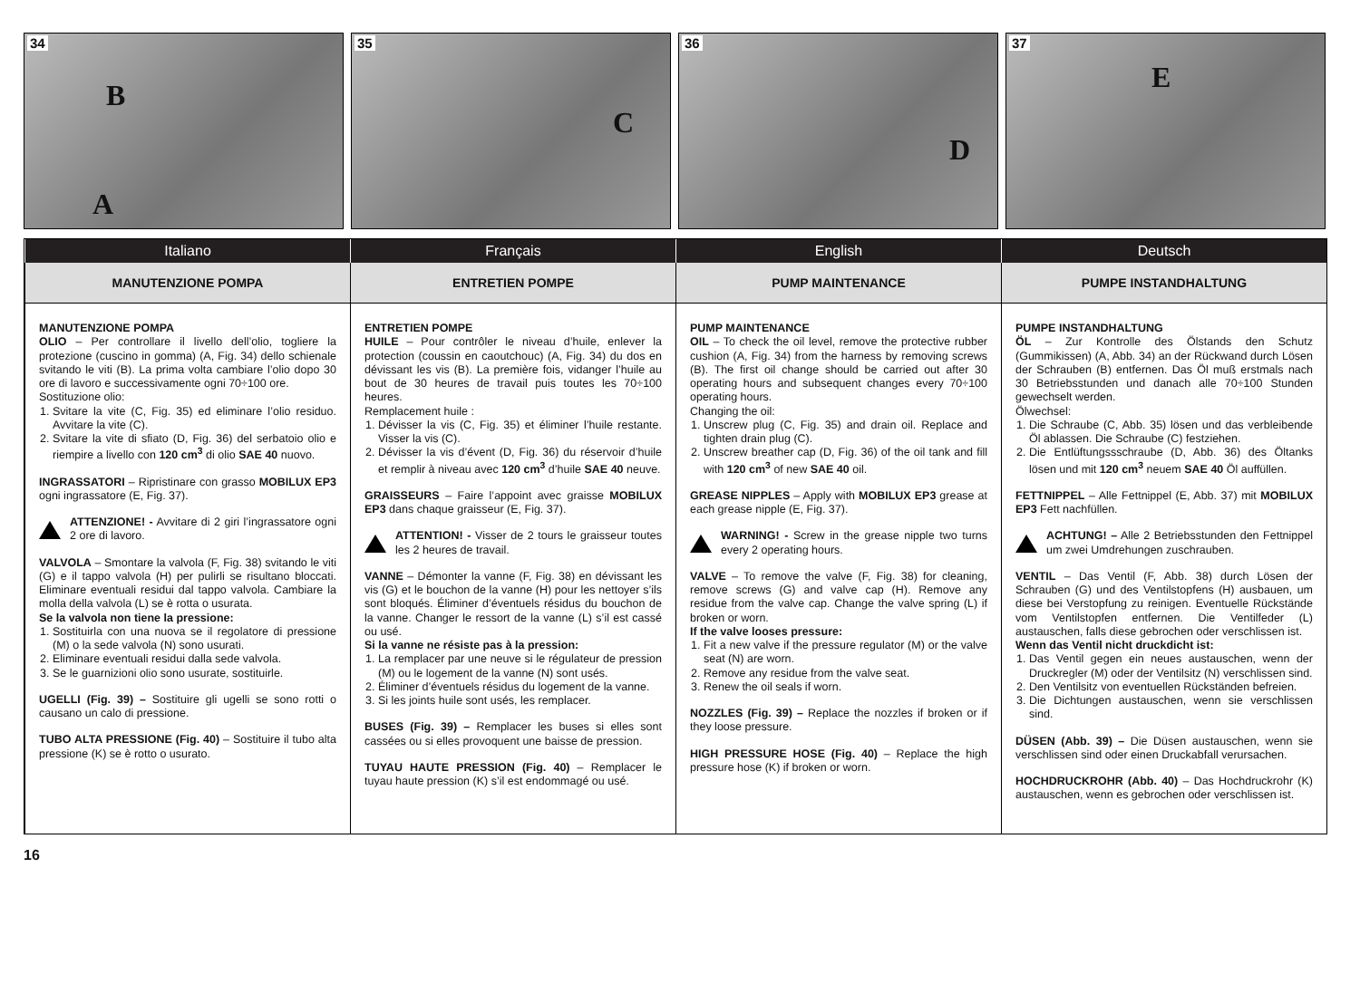34
B
A
35
C
36
D
37
E
Italiano
Français
English
Deutsch
MANUTENZIONE POMPA
ENTRETIEN POMPE
PUMP MAINTENANCE
PUMPE INSTANDHALTUNG
MANUTENZIONE POMPA
OLIO – Per controllare il livello dell’olio, togliere la protezione (cuscino in gomma) (A, Fig. 34) dello schienale svitando le viti (B). La prima volta cambiare l’olio dopo 30 ore di lavoro e successivamente ogni 70÷100 ore.
Sostituzione olio:
1. Svitare la vite (C, Fig. 35) ed eliminare l’olio residuo. Avvitare la vite (C).
2. Svitare la vite di sfiato (D, Fig. 36) del serbatoio olio e riempire a livello con 120 cm<sup>3</sup> di olio SAE 40 nuovo.
INGRASSATORI – Ripristinare con grasso MOBILUX EP3 ogni ingrassatore (E, Fig. 37).
ATTENZIONE! - Avvitare di 2 giri l’ingrassatore ogni 2 ore di lavoro.
VALVOLA – Smontare la valvola (F, Fig. 38) svitando le viti (G) e il tappo valvola (H) per pulirli se risultano bloccati. Eliminare eventuali residui dal tappo valvola. Cambiare la molla della valvola (L) se è rotta o usurata.
Se la valvola non tiene la pressione:
1. Sostituirla con una nuova se il regolatore di pressione (M) o la sede valvola (N) sono usurati.
2. Eliminare eventuali residui dalla sede valvola.
3. Se le guarnizioni olio sono usurate, sostituirle.
UGELLI (Fig. 39) – Sostituire gli ugelli se sono rotti o causano un calo di pressione.
TUBO ALTA PRESSIONE (Fig. 40) – Sostituire il tubo alta pressione (K) se è rotto o usurato.
ENTRETIEN POMPE
HUILE – Pour contrôler le niveau d’huile, enlever la protection (coussin en caoutchouc) (A, Fig. 34) du dos en dévissant les vis (B). La première fois, vidanger l’huile au bout de 30 heures de travail puis toutes les 70÷100 heures.
Remplacement huile :
1. Dévisser la vis (C, Fig. 35) et éliminer l’huile restante. Visser la vis (C).
2. Dévisser la vis d’évent (D, Fig. 36) du réservoir d’huile et remplir à niveau avec 120 cm<sup>3</sup> d’huile SAE 40 neuve.
GRAISSEURS – Faire l’appoint avec graisse MOBILUX EP3 dans chaque graisseur (E, Fig. 37).
ATTENTION! - Visser de 2 tours le graisseur toutes les 2 heures de travail.
VANNE – Démonter la vanne (F, Fig. 38) en dévissant les vis (G) et le bouchon de la vanne (H) pour les nettoyer s’ils sont bloqués. Éliminer d’éventuels résidus du bouchon de la vanne. Changer le ressort de la vanne (L) s’il est cassé ou usé.
Si la vanne ne résiste pas à la pression:
1. La remplacer par une neuve si le régulateur de pression (M) ou le logement de la vanne (N) sont usés.
2. Éliminer d’éventuels résidus du logement de la vanne.
3. Si les joints huile sont usés, les remplacer.
BUSES (Fig. 39) – Remplacer les buses si elles sont cassées ou si elles provoquent une baisse de pression.
TUYAU HAUTE PRESSION (Fig. 40) – Remplacer le tuyau haute pression (K) s’il est endommagé ou usé.
PUMP MAINTENANCE
OIL – To check the oil level, remove the protective rubber cushion (A, Fig. 34) from the harness by removing screws (B). The first oil change should be carried out after 30 operating hours and subsequent changes every 70÷100 operating hours.
Changing the oil:
1. Unscrew plug (C, Fig. 35) and drain oil. Replace and tighten drain plug (C).
2. Unscrew breather cap (D, Fig. 36) of the oil tank and fill with 120 cm<sup>3</sup> of new SAE 40 oil.
GREASE NIPPLES – Apply with MOBILUX EP3 grease at each grease nipple (E, Fig. 37).
WARNING! - Screw in the grease nipple two turns every 2 operating hours.
VALVE – To remove the valve (F, Fig. 38) for cleaning, remove screws (G) and valve cap (H). Remove any residue from the valve cap. Change the valve spring (L) if broken or worn.
If the valve looses pressure:
1. Fit a new valve if the pressure regulator (M) or the valve seat (N) are worn.
2. Remove any residue from the valve seat.
3. Renew the oil seals if worn.
NOZZLES (Fig. 39) – Replace the nozzles if broken or if they loose pressure.
HIGH PRESSURE HOSE (Fig. 40) – Replace the high pressure hose (K) if broken or worn.
PUMPE INSTANDHALTUNG
ÖL – Zur Kontrolle des Ölstands den Schutz (Gummikissen) (A, Abb. 34) an der Rückwand durch Lösen der Schrauben (B) entfernen. Das Öl muß erstmals nach 30 Betriebsstunden und danach alle 70÷100 Stunden gewechselt werden.
Ölwechsel:
1. Die Schraube (C, Abb. 35) lösen und das verbleibende Öl ablassen. Die Schraube (C) festziehen.
2. Die Entlüftungssschraube (D, Abb. 36) des Öltanks lösen und mit 120 cm<sup>3</sup> neuem SAE 40 Öl auffüllen.
FETTNIPPEL – Alle Fettnippel (E, Abb. 37) mit MOBILUX EP3 Fett nachfüllen.
ACHTUNG! – Alle 2 Betriebsstunden den Fettnippel um zwei Umdrehungen zuschrauben.
VENTIL – Das Ventil (F, Abb. 38) durch Lösen der Schrauben (G) und des Ventilstopfens (H) ausbauen, um diese bei Verstopfung zu reinigen. Eventuelle Rückstände vom Ventilstopfen entfernen. Die Ventilfeder (L) austauschen, falls diese gebrochen oder verschlissen ist.
Wenn das Ventil nicht druckdicht ist:
1. Das Ventil gegen ein neues austauschen, wenn der Druckregler (M) oder der Ventilsitz (N) verschlissen sind.
2. Den Ventilsitz von eventuellen Rückständen befreien.
3. Die Dichtungen austauschen, wenn sie verschlissen sind.
DÜSEN (Abb. 39) – Die Düsen austauschen, wenn sie verschlissen sind oder einen Druckabfall verursachen.
HOCHDRUCKROHR (Abb. 40) – Das Hochdruckrohr (K) austauschen, wenn es gebrochen oder verschlissen ist.
16